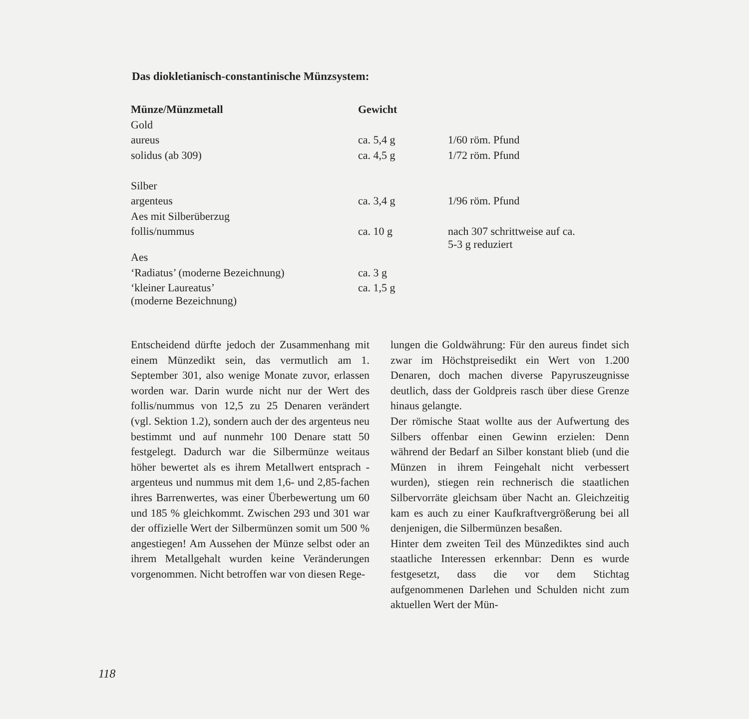Das diokletianisch-constantinische Münzsystem:
| Münze/Münzmetall | Gewicht | |
| --- | --- | --- |
| Gold | | |
| aureus | ca. 5,4 g | 1/60 röm. Pfund |
| solidus (ab 309) | ca. 4,5 g | 1/72 röm. Pfund |
| Silber | | |
| argenteus | ca. 3,4 g | 1/96 röm. Pfund |
| Aes mit Silberüberzug | | |
| follis/nummus | ca. 10 g | nach 307 schrittweise auf ca. 5-3 g reduziert |
| Aes | | |
| ‘Radiatus’ (moderne Bezeichnung) | ca. 3 g | |
| ‘kleiner Laureatus’ (moderne Bezeichnung) | ca. 1,5 g | |
Entscheidend dürfte jedoch der Zusammenhang mit einem Münzedikt sein, das vermutlich am 1. September 301, also wenige Monate zuvor, erlassen worden war. Darin wurde nicht nur der Wert des follis/nummus von 12,5 zu 25 Denaren verändert (vgl. Sektion 1.2), sondern auch der des argenteus neu bestimmt und auf nunmehr 100 Denare statt 50 festgelegt. Dadurch war die Silbermünze weitaus höher bewertet als es ihrem Metallwert entsprach - argenteus und nummus mit dem 1,6- und 2,85-fachen ihres Barrenwertes, was einer Überbewertung um 60 und 185 % gleichkommt. Zwischen 293 und 301 war der offizielle Wert der Silbermünzen somit um 500 % angestiegen! Am Aussehen der Münze selbst oder an ihrem Metallgehalt wurden keine Veränderungen vorgenommen. Nicht betroffen war von diesen Rege-
lungen die Goldwährung: Für den aureus findet sich zwar im Höchstpreisedikt ein Wert von 1.200 Denaren, doch machen diverse Papyruszeugnisse deutlich, dass der Goldpreis rasch über diese Grenze hinaus gelangte.
Der römische Staat wollte aus der Aufwertung des Silbers offenbar einen Gewinn erzielen: Denn während der Bedarf an Silber konstant blieb (und die Münzen in ihrem Feingehalt nicht verbessert wurden), stiegen rein rechnerisch die staatlichen Silbervorräte gleichsam über Nacht an. Gleichzeitig kam es auch zu einer Kaufkraftvergrößerung bei all denjenigen, die Silbermünzen besaßen.
Hinter dem zweiten Teil des Münzediktes sind auch staatliche Interessen erkennbar: Denn es wurde festgesetzt, dass die vor dem Stichtag aufgenommenen Darlehen und Schulden nicht zum aktuellen Wert der Mün-
118